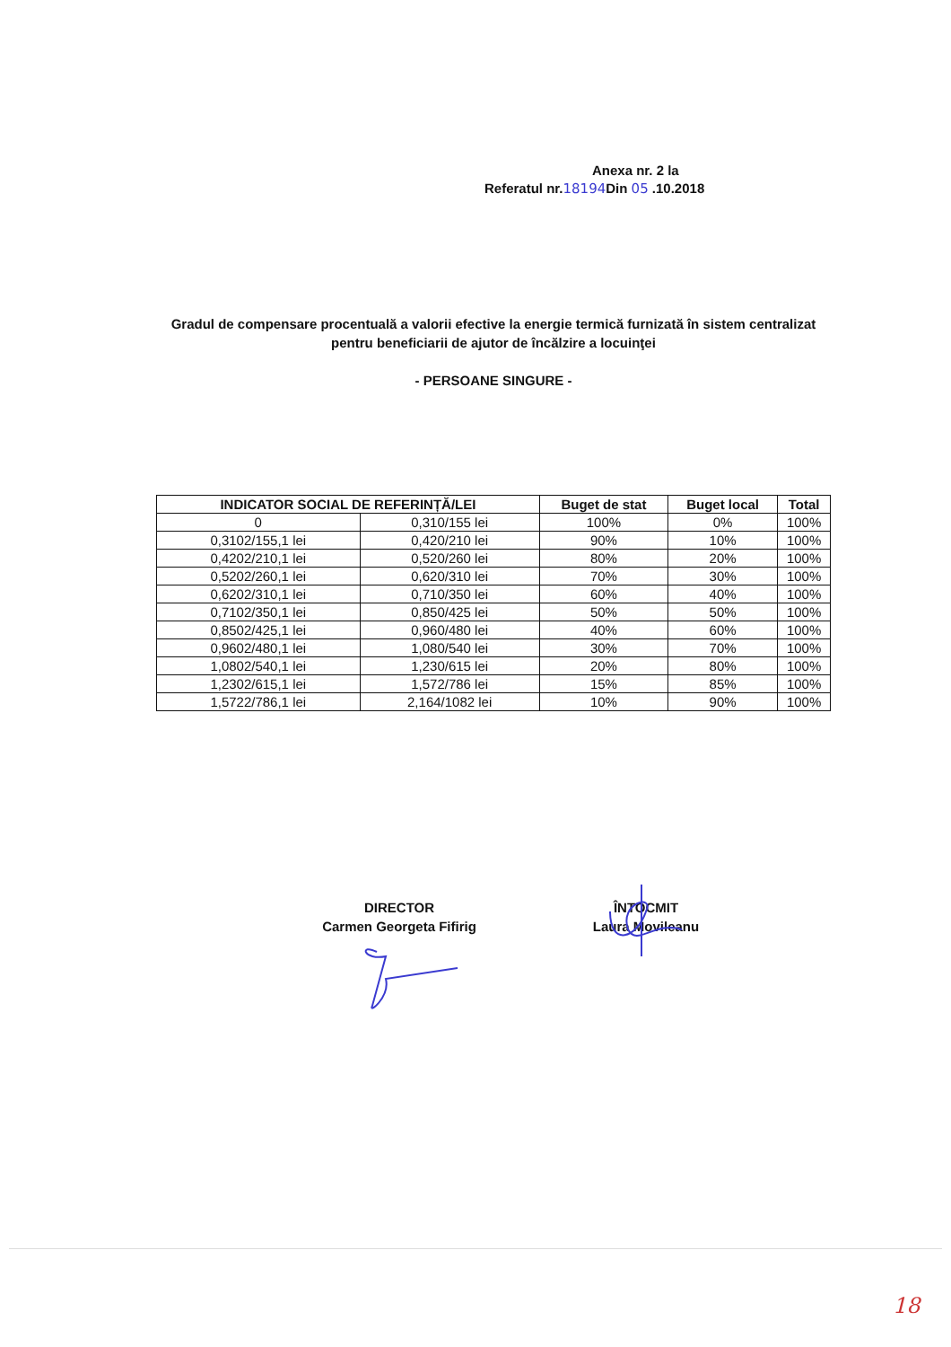Anexa nr. 2 la
Referatul nr.18194 Din 05 .10.2018
Gradul de compensare procentuală a valorii efective la energie termică furnizată în sistem centralizat pentru beneficiarii de ajutor de încălzire a locuinţei
- PERSOANE SINGURE -
| INDICATOR SOCIAL DE REFERINȚĂ/LEI | | Buget de stat | Buget local | Total |
| --- | --- | --- | --- | --- |
| 0 | 0,310/155 lei | 100% | 0% | 100% |
| 0,3102/155,1 lei | 0,420/210 lei | 90% | 10% | 100% |
| 0,4202/210,1 lei | 0,520/260 lei | 80% | 20% | 100% |
| 0,5202/260,1 lei | 0,620/310 lei | 70% | 30% | 100% |
| 0,6202/310,1 lei | 0,710/350 lei | 60% | 40% | 100% |
| 0,7102/350,1 lei | 0,850/425 lei | 50% | 50% | 100% |
| 0,8502/425,1 lei | 0,960/480 lei | 40% | 60% | 100% |
| 0,9602/480,1 lei | 1,080/540 lei | 30% | 70% | 100% |
| 1,0802/540,1 lei | 1,230/615 lei | 20% | 80% | 100% |
| 1,2302/615,1 lei | 1,572/786 lei | 15% | 85% | 100% |
| 1,5722/786,1 lei | 2,164/1082 lei | 10% | 90% | 100% |
DIRECTOR
Carmen Georgeta Fifirig
ÎNTOCMIT
Laura Movileanu
18